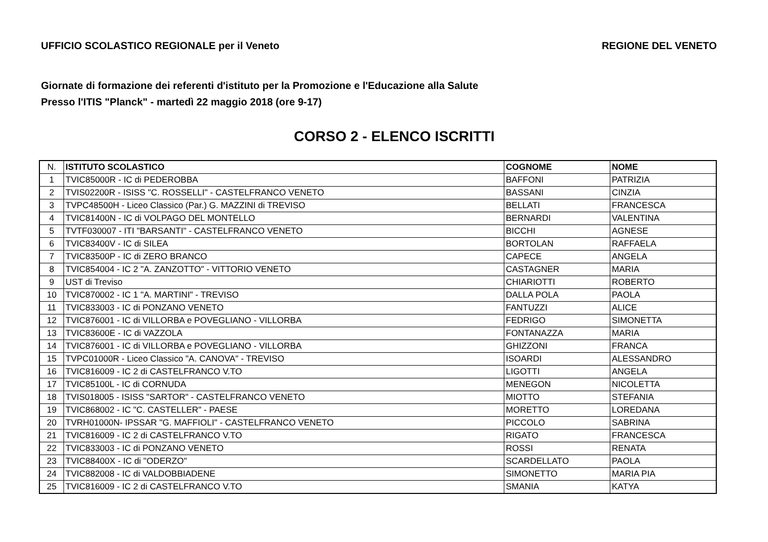UFFICIO SCOLASTICO REGIONALE per il Veneto REGIONE DEL VENETO
Giornate di formazione dei referenti d'istituto per la Promozione e l'Educazione alla Salute
Presso l'ITIS "Planck" - martedì 22 maggio 2018 (ore 9-17)
CORSO 2 - ELENCO ISCRITTI
| N. | ISTITUTO SCOLASTICO | COGNOME | NOME |
| --- | --- | --- | --- |
| 1 | TVIC85000R - IC di PEDEROBBA | BAFFONI | PATRIZIA |
| 2 | TVIS02200R - ISISS "C. ROSSELLI" - CASTELFRANCO VENETO | BASSANI | CINZIA |
| 3 | TVPC48500H - Liceo Classico (Par.) G. MAZZINI di TREVISO | BELLATI | FRANCESCA |
| 4 | TVIC81400N - IC di VOLPAGO DEL MONTELLO | BERNARDI | VALENTINA |
| 5 | TVTF030007 - ITI "BARSANTI" - CASTELFRANCO VENETO | BICCHI | AGNESE |
| 6 | TVIC83400V - IC di SILEA | BORTOLAN | RAFFAELA |
| 7 | TVIC83500P - IC di ZERO BRANCO | CAPECE | ANGELA |
| 8 | TVIC854004 - IC 2 "A. ZANZOTTO" - VITTORIO VENETO | CASTAGNER | MARIA |
| 9 | UST di Treviso | CHIARIOTTI | ROBERTO |
| 10 | TVIC870002 - IC 1 "A. MARTINI" - TREVISO | DALLA POLA | PAOLA |
| 11 | TVIC833003 - IC di PONZANO VENETO | FANTUZZI | ALICE |
| 12 | TVIC876001 - IC di VILLORBA e POVEGLIANO - VILLORBA | FEDRIGO | SIMONETTA |
| 13 | TVIC83600E - IC di VAZZOLA | FONTANAZZA | MARIA |
| 14 | TVIC876001 - IC di VILLORBA e POVEGLIANO - VILLORBA | GHIZZONI | FRANCA |
| 15 | TVPC01000R - Liceo Classico "A. CANOVA" - TREVISO | ISOARDI | ALESSANDRO |
| 16 | TVIC816009 - IC 2 di CASTELFRANCO V.TO | LIGOTTI | ANGELA |
| 17 | TVIC85100L - IC di CORNUDA | MENEGON | NICOLETTA |
| 18 | TVIS018005 - ISISS "SARTOR" - CASTELFRANCO VENETO | MIOTTO | STEFANIA |
| 19 | TVIC868002 - IC "C. CASTELLER" - PAESE | MORETTO | LOREDANA |
| 20 | TVRH01000N- IPSSAR "G. MAFFIOLI" - CASTELFRANCO VENETO | PICCOLO | SABRINA |
| 21 | TVIC816009 - IC 2 di CASTELFRANCO V.TO | RIGATO | FRANCESCA |
| 22 | TVIC833003 - IC di PONZANO VENETO | ROSSI | RENATA |
| 23 | TVIC88400X - IC di "ODERZO" | SCARDELLATO | PAOLA |
| 24 | TVIC882008 - IC di VALDOBBIADENE | SIMONETTO | MARIA PIA |
| 25 | TVIC816009 - IC 2 di CASTELFRANCO V.TO | SMANIA | KATYA |